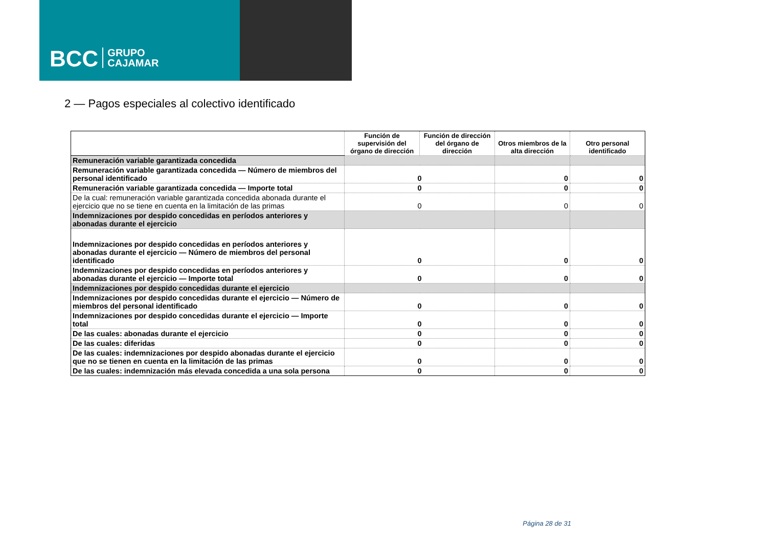BCC GRUPO
CAJAMAR
2 — Pagos especiales al colectivo identificado
| | Función de supervisión del órgano de dirección | Función de dirección del órgano de dirección | Otros miembros de la alta dirección | Otro personal identificado |
| Remuneración variable garantizada concedida | | | | |
| Remuneración variable garantizada concedida — Número de miembros del personal identificado | 0 | | 0 | 0 |
| Remuneración variable garantizada concedida — Importe total | 0 | | 0 | 0 |
| De la cual: remuneración variable garantizada concedida abonada durante el ejercicio que no se tiene en cuenta en la limitación de las primas | 0 | | 0 | 0 |
| Indemnizaciones por despido concedidas en períodos anteriores y abonadas durante el ejercicio | | | | |
| Indemnizaciones por despido concedidas en períodos anteriores y abonadas durante el ejercicio — Número de miembros del personal identificado | 0 | | 0 | 0 |
| Indemnizaciones por despido concedidas en períodos anteriores y abonadas durante el ejercicio — Importe total | 0 | | 0 | 0 |
| Indemnizaciones por despido concedidas durante el ejercicio | | | | |
| Indemnizaciones por despido concedidas durante el ejercicio — Número de miembros del personal identificado | 0 | | 0 | 0 |
| Indemnizaciones por despido concedidas durante el ejercicio — Importe total | 0 | | 0 | 0 |
| De las cuales: abonadas durante el ejercicio | 0 | | 0 | 0 |
| De las cuales: diferidas | 0 | | 0 | 0 |
| De las cuales: indemnizaciones por despido abonadas durante el ejercicio que no se tienen en cuenta en la limitación de las primas | 0 | | 0 | 0 |
| De las cuales: indemnización más elevada concedida a una sola persona | 0 | | 0 | 0 |
Página 28 de 31